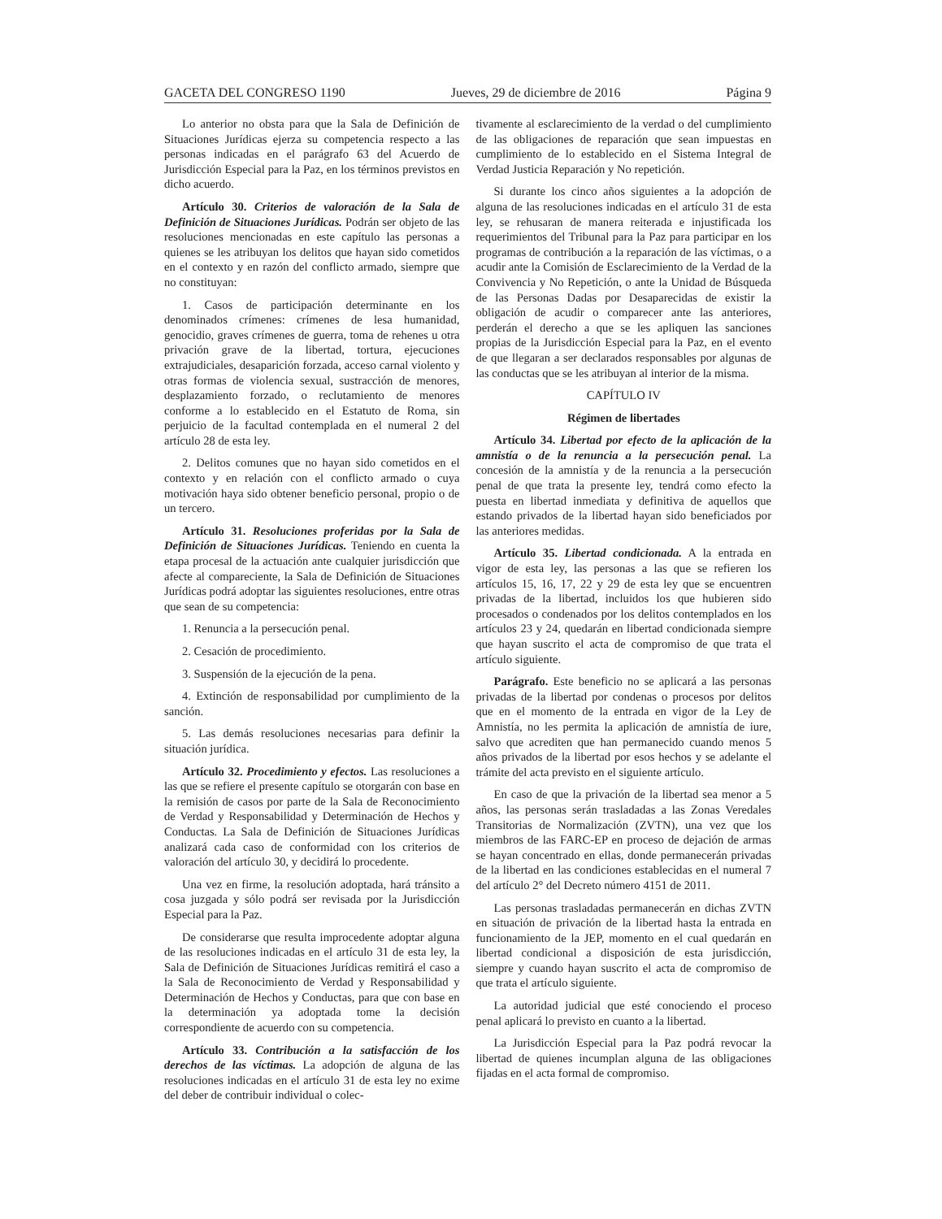GACETA DEL CONGRESO 1190 Jueves, 29 de diciembre de 2016 Página 9
Lo anterior no obsta para que la Sala de Definición de Situaciones Jurídicas ejerza su competencia respecto a las personas indicadas en el parágrafo 63 del Acuerdo de Jurisdicción Especial para la Paz, en los términos previstos en dicho acuerdo.
Artículo 30. Criterios de valoración de la Sala de Definición de Situaciones Jurídicas. Podrán ser objeto de las resoluciones mencionadas en este capítulo las personas a quienes se les atribuyan los delitos que hayan sido cometidos en el contexto y en razón del conflicto armado, siempre que no constituyan:
1. Casos de participación determinante en los denominados crímenes: crímenes de lesa humanidad, genocidio, graves crímenes de guerra, toma de rehenes u otra privación grave de la libertad, tortura, ejecuciones extrajudiciales, desaparición forzada, acceso carnal violento y otras formas de violencia sexual, sustracción de menores, desplazamiento forzado, o reclutamiento de menores conforme a lo establecido en el Estatuto de Roma, sin perjuicio de la facultad contemplada en el numeral 2 del artículo 28 de esta ley.
2. Delitos comunes que no hayan sido cometidos en el contexto y en relación con el conflicto armado o cuya motivación haya sido obtener beneficio personal, propio o de un tercero.
Artículo 31. Resoluciones proferidas por la Sala de Definición de Situaciones Jurídicas. Teniendo en cuenta la etapa procesal de la actuación ante cualquier jurisdicción que afecte al compareciente, la Sala de Definición de Situaciones Jurídicas podrá adoptar las siguientes resoluciones, entre otras que sean de su competencia:
1. Renuncia a la persecución penal.
2. Cesación de procedimiento.
3. Suspensión de la ejecución de la pena.
4. Extinción de responsabilidad por cumplimiento de la sanción.
5. Las demás resoluciones necesarias para definir la situación jurídica.
Artículo 32. Procedimiento y efectos. Las resoluciones a las que se refiere el presente capítulo se otorgarán con base en la remisión de casos por parte de la Sala de Reconocimiento de Verdad y Responsabilidad y Determinación de Hechos y Conductas. La Sala de Definición de Situaciones Jurídicas analizará cada caso de conformidad con los criterios de valoración del artículo 30, y decidirá lo procedente.
Una vez en firme, la resolución adoptada, hará tránsito a cosa juzgada y sólo podrá ser revisada por la Jurisdicción Especial para la Paz.
De considerarse que resulta improcedente adoptar alguna de las resoluciones indicadas en el artículo 31 de esta ley, la Sala de Definición de Situaciones Jurídicas remitirá el caso a la Sala de Reconocimiento de Verdad y Responsabilidad y Determinación de Hechos y Conductas, para que con base en la determinación ya adoptada tome la decisión correspondiente de acuerdo con su competencia.
Artículo 33. Contribución a la satisfacción de los derechos de las víctimas. La adopción de alguna de las resoluciones indicadas en el artículo 31 de esta ley no exime del deber de contribuir individual o colec-
tivamente al esclarecimiento de la verdad o del cumplimiento de las obligaciones de reparación que sean impuestas en cumplimiento de lo establecido en el Sistema Integral de Verdad Justicia Reparación y No repetición.
Si durante los cinco años siguientes a la adopción de alguna de las resoluciones indicadas en el artículo 31 de esta ley, se rehusaran de manera reiterada e injustificada los requerimientos del Tribunal para la Paz para participar en los programas de contribución a la reparación de las víctimas, o a acudir ante la Comisión de Esclarecimiento de la Verdad de la Convivencia y No Repetición, o ante la Unidad de Búsqueda de las Personas Dadas por Desaparecidas de existir la obligación de acudir o comparecer ante las anteriores, perderán el derecho a que se les apliquen las sanciones propias de la Jurisdicción Especial para la Paz, en el evento de que llegaran a ser declarados responsables por algunas de las conductas que se les atribuyan al interior de la misma.
CAPÍTULO IV
Régimen de libertades
Artículo 34. Libertad por efecto de la aplicación de la amnistía o de la renuncia a la persecución penal. La concesión de la amnistía y de la renuncia a la persecución penal de que trata la presente ley, tendrá como efecto la puesta en libertad inmediata y definitiva de aquellos que estando privados de la libertad hayan sido beneficiados por las anteriores medidas.
Artículo 35. Libertad condicionada. A la entrada en vigor de esta ley, las personas a las que se refieren los artículos 15, 16, 17, 22 y 29 de esta ley que se encuentren privadas de la libertad, incluidos los que hubieren sido procesados o condenados por los delitos contemplados en los artículos 23 y 24, quedarán en libertad condicionada siempre que hayan suscrito el acta de compromiso de que trata el artículo siguiente.
Parágrafo. Este beneficio no se aplicará a las personas privadas de la libertad por condenas o procesos por delitos que en el momento de la entrada en vigor de la Ley de Amnistía, no les permita la aplicación de amnistía de iure, salvo que acrediten que han permanecido cuando menos 5 años privados de la libertad por esos hechos y se adelante el trámite del acta previsto en el siguiente artículo.
En caso de que la privación de la libertad sea menor a 5 años, las personas serán trasladadas a las Zonas Veredales Transitorias de Normalización (ZVTN), una vez que los miembros de las FARC-EP en proceso de dejación de armas se hayan concentrado en ellas, donde permanecerán privadas de la libertad en las condiciones establecidas en el numeral 7 del artículo 2° del Decreto número 4151 de 2011.
Las personas trasladadas permanecerán en dichas ZVTN en situación de privación de la libertad hasta la entrada en funcionamiento de la JEP, momento en el cual quedarán en libertad condicional a disposición de esta jurisdicción, siempre y cuando hayan suscrito el acta de compromiso de que trata el artículo siguiente.
La autoridad judicial que esté conociendo el proceso penal aplicará lo previsto en cuanto a la libertad.
La Jurisdicción Especial para la Paz podrá revocar la libertad de quienes incumplan alguna de las obligaciones fijadas en el acta formal de compromiso.